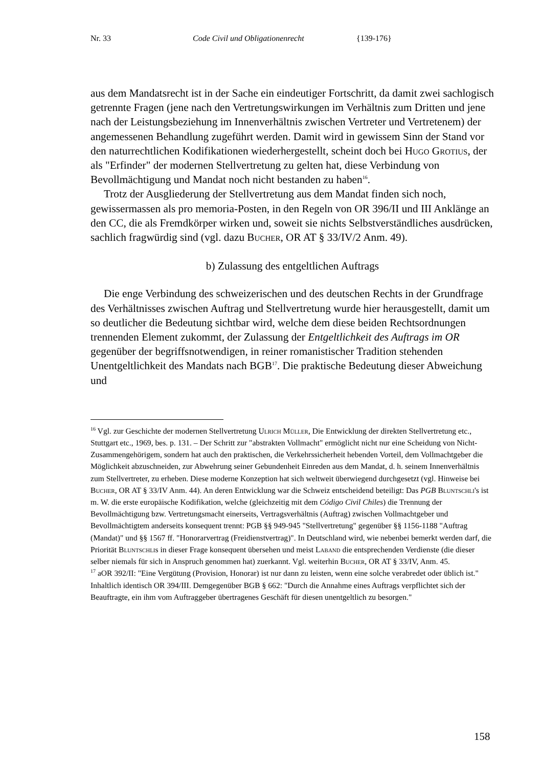Nr. 33 Code Civil und Obligationenrecht {139-176}
aus dem Mandatsrecht ist in der Sache ein eindeutiger Fortschritt, da damit zwei sachlogisch getrennte Fragen (jene nach den Vertretungswirkungen im Verhältnis zum Dritten und jene nach der Leistungsbeziehung im Innenverhältnis zwischen Vertreter und Vertretenem) der angemessenen Behandlung zugeführt werden. Damit wird in gewissem Sinn der Stand vor den naturrechtlichen Kodifikationen wiederhergestellt, scheint doch bei Hugo Grotius, der als "Erfinder" der modernen Stellvertretung zu gelten hat, diese Verbindung von Bevollmächtigung und Mandat noch nicht bestanden zu haben<sup>16</sup>.
Trotz der Ausgliederung der Stellvertretung aus dem Mandat finden sich noch, gewissermassen als pro memoria-Posten, in den Regeln von OR 396/II und III Anklänge an den CC, die als Fremdkörper wirken und, soweit sie nichts Selbstverständliches ausdrücken, sachlich fragwürdig sind (vgl. dazu Bucher, OR AT § 33/IV/2 Anm. 49).
b) Zulassung des entgeltlichen Auftrags
Die enge Verbindung des schweizerischen und des deutschen Rechts in der Grundfrage des Verhältnisses zwischen Auftrag und Stellvertretung wurde hier herausgestellt, damit um so deutlicher die Bedeutung sichtbar wird, welche dem diese beiden Rechtsordnungen trennenden Element zukommt, der Zulassung der Entgeltlichkeit des Auftrags im OR gegenüber der begriffsnotwendigen, in reiner romanistischer Tradition stehenden Unentgeltlichkeit des Mandats nach BGB<sup>17</sup>. Die praktische Bedeutung dieser Abweichung und
<sup>16</sup> Vgl. zur Geschichte der modernen Stellvertretung Ulrich Müller, Die Entwicklung der direkten Stellvertretung etc., Stuttgart etc., 1969, bes. p. 131. – Der Schritt zur "abstrakten Vollmacht" ermöglicht nicht nur eine Scheidung von Nicht-Zusammengehörigem, sondern hat auch den praktischen, die Verkehrssicherheit hebenden Vorteil, dem Vollmachtgeber die Möglichkeit abzuschneiden, zur Abwehrung seiner Gebundenheit Einreden aus dem Mandat, d. h. seinem Innenverhältnis zum Stellvertreter, zu erheben. Diese moderne Konzeption hat sich weltweit überwiegend durchgesetzt (vgl. Hinweise bei Bucher, OR AT § 33/IV Anm. 44). An deren Entwicklung war die Schweiz entscheidend beteiligt: Das PGB Bluntschli's ist m. W. die erste europäische Kodifikation, welche (gleichzeitig mit dem Código Civil Chiles) die Trennung der Bevollmächtigung bzw. Vertretungsmacht einerseits, Vertragsverhältnis (Auftrag) zwischen Vollmachtgeber und Bevollmächtigtem anderseits konsequent trennt: PGB §§ 949-945 "Stellvertretung" gegenüber §§ 1156-1188 "Auftrag (Mandat)" und §§ 1567 ff. "Honorarvertrag (Freidienstvertrag)". In Deutschland wird, wie nebenbei bemerkt werden darf, die Priorität Bluntschlis in dieser Frage konsequent übersehen und meist Laband die entsprechenden Verdienste (die dieser selber niemals für sich in Anspruch genommen hat) zuerkannt. Vgl. weiterhin Bucher, OR AT § 33/IV, Anm. 45.
<sup>17</sup> aOR 392/II: "Eine Vergütung (Provision, Honorar) ist nur dann zu leisten, wenn eine solche verabredet oder üblich ist." Inhaltlich identisch OR 394/III. Demgegenüber BGB § 662: "Durch die Annahme eines Auftrags verpflichtet sich der Beauftragte, ein ihm vom Auftraggeber übertragenes Geschäft für diesen unentgeltlich zu besorgen."
158